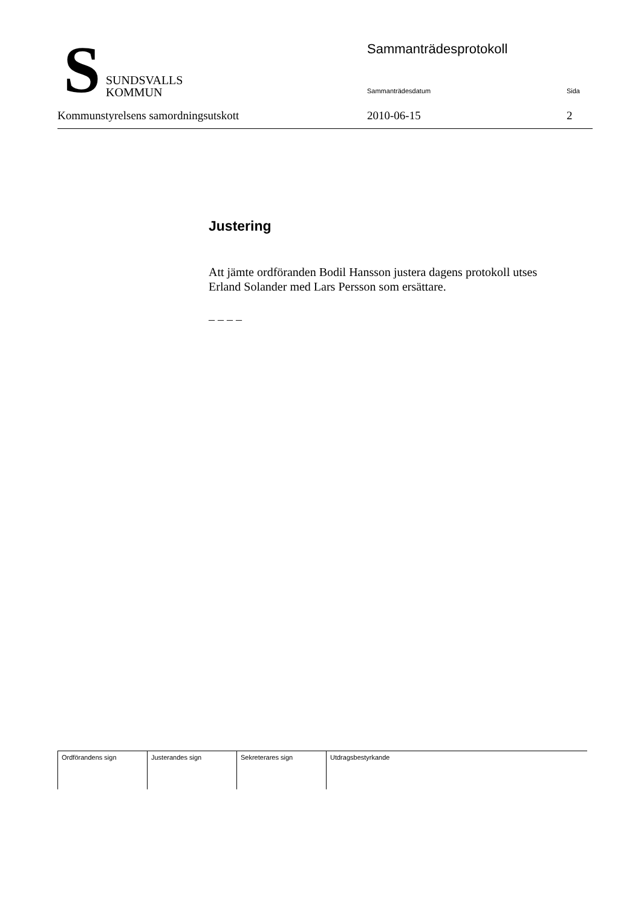S
SUNDSVALLS
KOMMUN
Sammanträdesprotokoll
Sammanträdesdatum Sida
Kommunstyrelsens samordningsutskott 2010-06-15 2
Justering
Att jämte ordföranden Bodil Hansson justera dagens protokoll utses Erland Solander med Lars Persson som ersättare.
– – – –
| Ordförandens sign | Justerandes sign | Sekreterares sign | Utdragsbestyrkande |